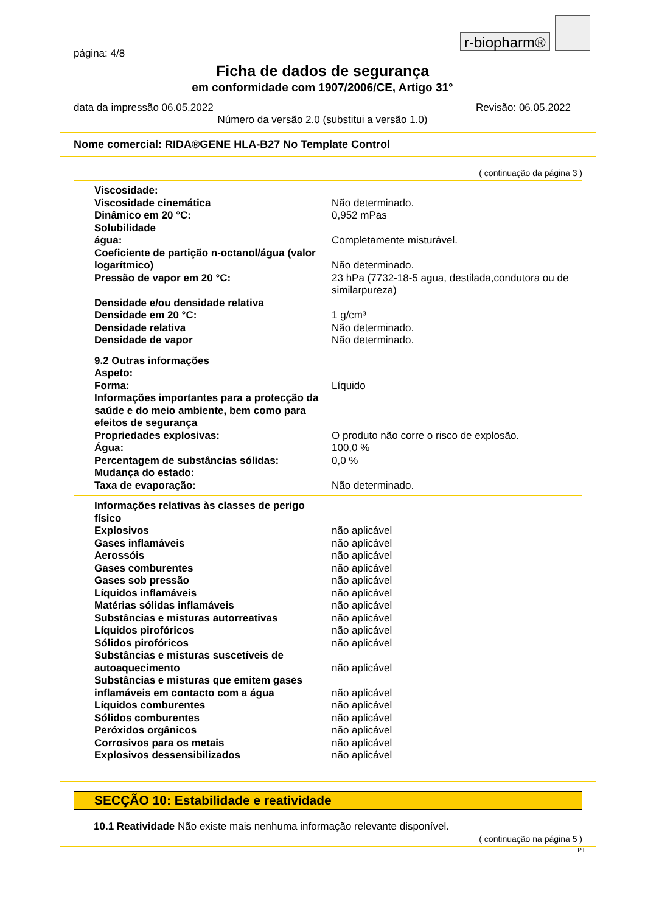r-biopharm®
página: 4/8
Ficha de dados de segurança
em conformidade com 1907/2006/CE, Artigo 31°
data da impressão 06.05.2022 Revisão: 06.05.2022
Número da versão 2.0 (substitui a versão 1.0)
Nome comercial: RIDA®GENE HLA-B27 No Template Control
( continuação da página 3 )
Viscosidade:
Viscosidade cinemática Não determinado.
Dinâmico em 20 °C: 0,952 mPas
Solubilidade
água: Completamente misturável.
Coeficiente de partição n-octanol/água (valor logarítmico)
Não determinado.
Pressão de vapor em 20 °C: 23 hPa (7732-18-5 agua, destilada,condutora ou de similarpureza)
Densidade e/ou densidade relativa
Densidade em 20 °C: 1 g/cm³
Densidade relativa Não determinado.
Densidade de vapor Não determinado.
9.2 Outras informações
Aspeto:
Forma: Líquido
Informações importantes para a protecção da saúde e do meio ambiente, bem como para efeitos de segurança
Propriedades explosivas: O produto não corre o risco de explosão.
Água: 100,0 %
Percentagem de substâncias sólidas: 0,0 %
Mudança do estado:
Taxa de evaporação: Não determinado.
Informações relativas às classes de perigo físico
Explosivos não aplicável
Gases inflamáveis não aplicável
Aerossóis não aplicável
Gases comburentes não aplicável
Gases sob pressão não aplicável
Líquidos inflamáveis não aplicável
Matérias sólidas inflamáveis não aplicável
Substâncias e misturas autorreativas não aplicável
Líquidos pirofóricos não aplicável
Sólidos pirofóricos não aplicável
Substâncias e misturas suscetíveis de autoaquecimento
não aplicável
Substâncias e misturas que emitem gases inflamáveis em contacto com a água
não aplicável
Líquidos comburentes não aplicável
Sólidos comburentes não aplicável
Peróxidos orgânicos não aplicável
Corrosivos para os metais não aplicável
Explosivos dessensibilizados não aplicável
SECÇÃO 10: Estabilidade e reatividade
10.1 Reatividade Não existe mais nenhuma informação relevante disponível.
( continuação na página 5 )
PT